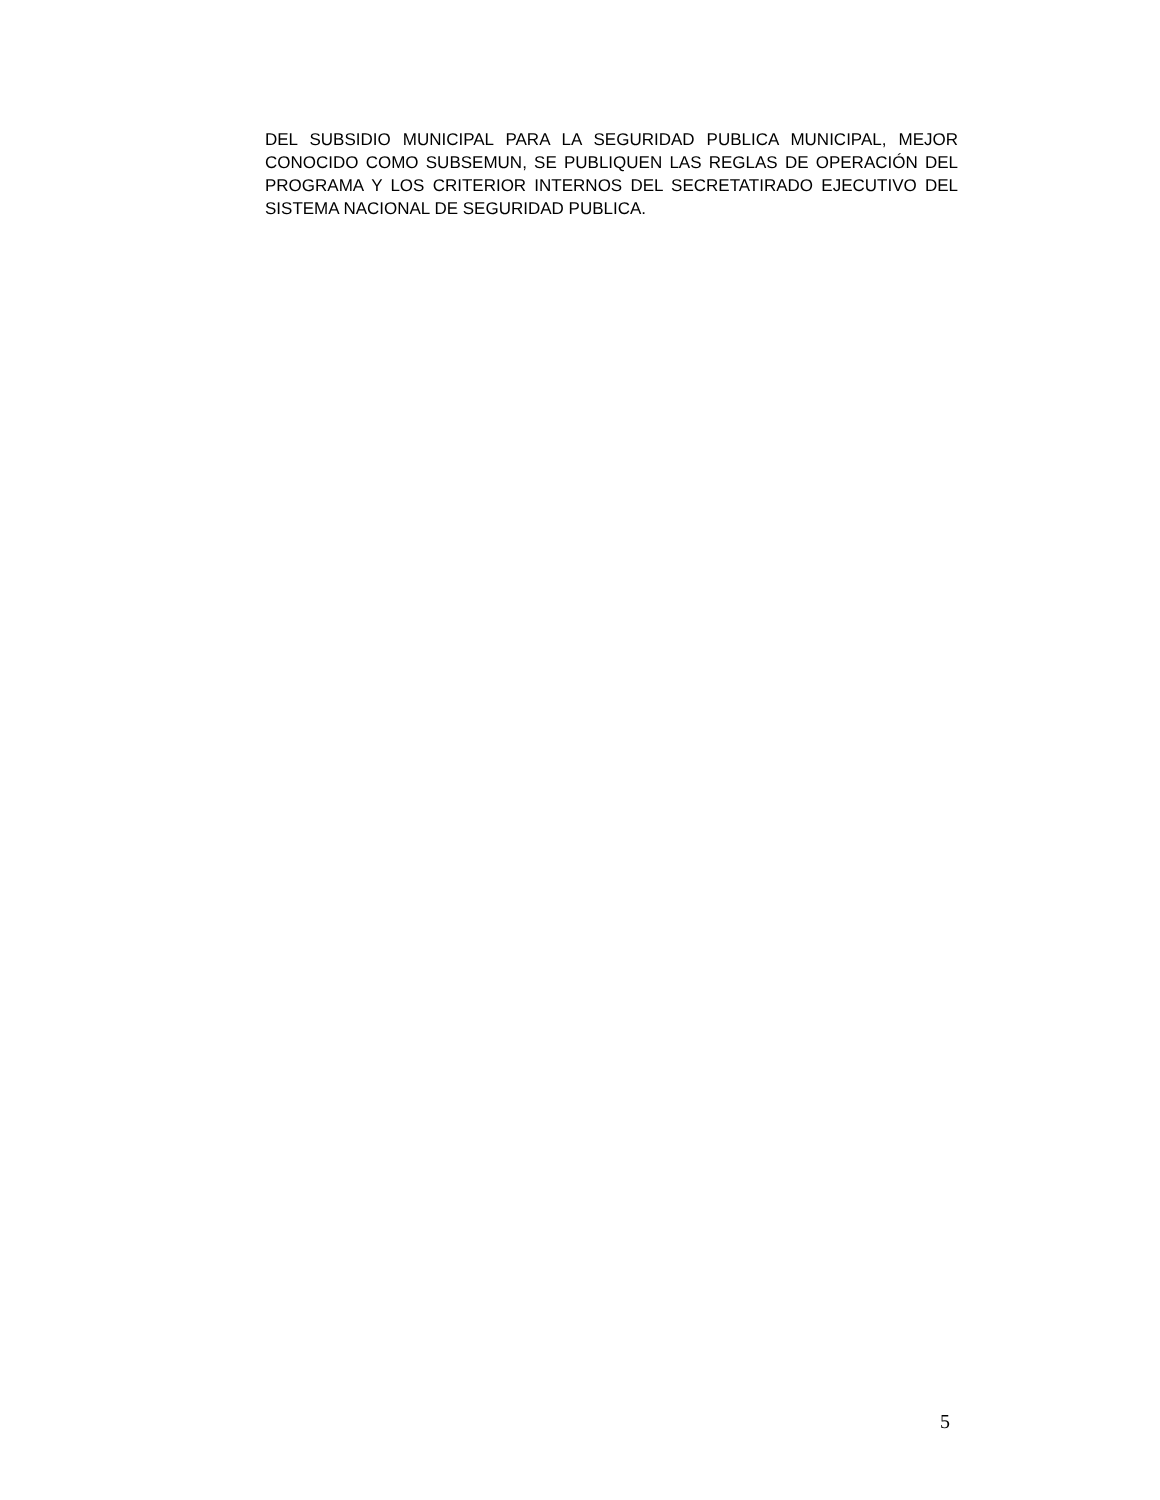DEL SUBSIDIO MUNICIPAL PARA LA SEGURIDAD PUBLICA MUNICIPAL, MEJOR CONOCIDO COMO SUBSEMUN, SE PUBLIQUEN LAS REGLAS DE OPERACIÓN DEL PROGRAMA Y LOS CRITERIOR INTERNOS DEL SECRETATIRADO EJECUTIVO DEL SISTEMA NACIONAL DE SEGURIDAD PUBLICA.
5